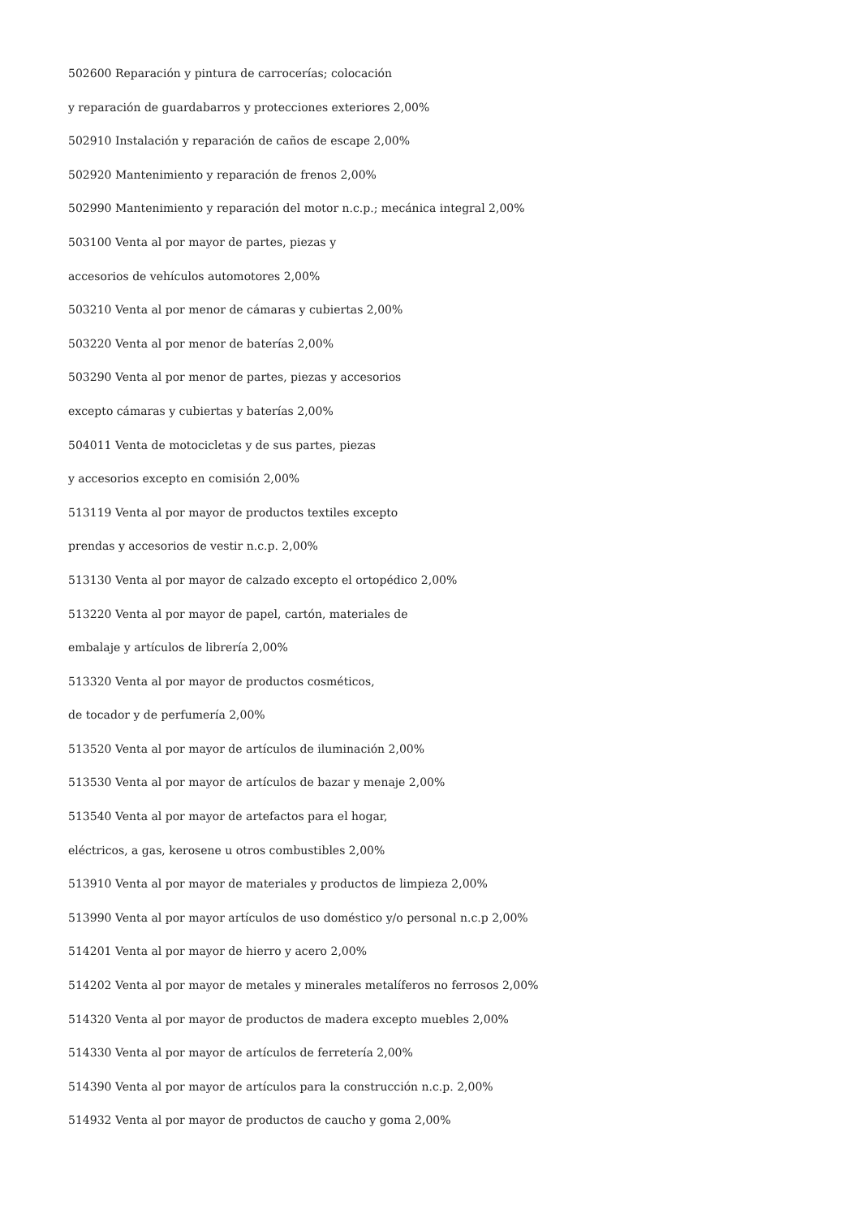502600 Reparación y pintura de carrocerías; colocación
y reparación de guardabarros y protecciones exteriores 2,00%
502910 Instalación y reparación de caños de escape 2,00%
502920 Mantenimiento y reparación de frenos 2,00%
502990 Mantenimiento y reparación del motor n.c.p.; mecánica integral 2,00%
503100 Venta al por mayor de partes, piezas y
accesorios de vehículos automotores 2,00%
503210 Venta al por menor de cámaras y cubiertas 2,00%
503220 Venta al por menor de baterías 2,00%
503290 Venta al por menor de partes, piezas y accesorios
excepto cámaras y cubiertas y baterías 2,00%
504011 Venta de motocicletas y de sus partes, piezas
y accesorios excepto en comisión 2,00%
513119 Venta al por mayor de productos textiles excepto
prendas y accesorios de vestir n.c.p. 2,00%
513130 Venta al por mayor de calzado excepto el ortopédico 2,00%
513220 Venta al por mayor de papel, cartón, materiales de
embalaje y artículos de librería 2,00%
513320 Venta al por mayor de productos cosméticos,
de tocador y de perfumería 2,00%
513520 Venta al por mayor de artículos de iluminación 2,00%
513530 Venta al por mayor de artículos de bazar y menaje 2,00%
513540 Venta al por mayor de artefactos para el hogar,
eléctricos, a gas, kerosene u otros combustibles 2,00%
513910 Venta al por mayor de materiales y productos de limpieza 2,00%
513990 Venta al por mayor artículos de uso doméstico y/o personal n.c.p 2,00%
514201 Venta al por mayor de hierro y acero 2,00%
514202 Venta al por mayor de metales y minerales metalíferos no ferrosos 2,00%
514320 Venta al por mayor de productos de madera excepto muebles 2,00%
514330 Venta al por mayor de artículos de ferretería 2,00%
514390 Venta al por mayor de artículos para la construcción n.c.p. 2,00%
514932 Venta al por mayor de productos de caucho y goma 2,00%